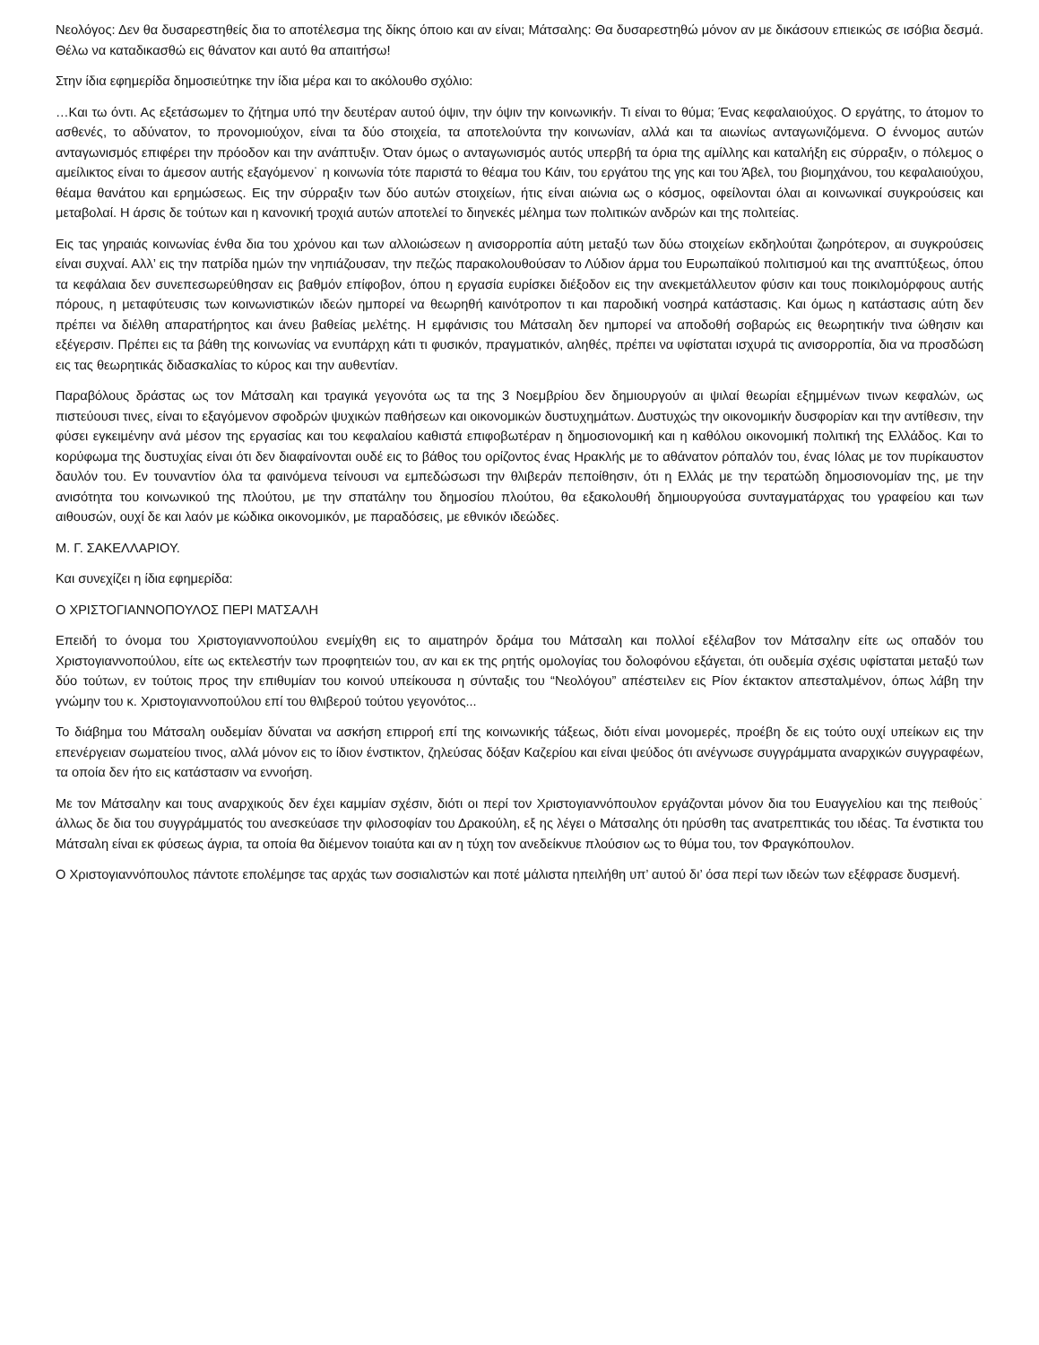Νεολόγος: Δεν θα δυσαρεστηθείς δια το αποτέλεσμα της δίκης όποιο και αν είναι; Μάτσαλης: Θα δυσαρεστηθώ μόνον αν με δικάσουν επιεικώς σε ισόβια δεσμά. Θέλω να καταδικασθώ εις θάνατον και αυτό θα απαιτήσω!
Στην ίδια εφημερίδα δημοσιεύτηκε την ίδια μέρα και το ακόλουθο σχόλιο:
…Και τω όντι. Ας εξετάσωμεν το ζήτημα υπό την δευτέραν αυτού όψιν, την όψιν την κοινωνικήν. Τι είναι το θύμα; Ένας κεφαλαιούχος. Ο εργάτης, το άτομον το ασθενές, το αδύνατον, το προνομιούχον, είναι τα δύο στοιχεία, τα αποτελούντα την κοινωνίαν, αλλά και τα αιωνίως ανταγωνιζόμενα. Ο έννομος αυτών ανταγωνισμός επιφέρει την πρόοδον και την ανάπτυξιν. Όταν όμως ο ανταγωνισμός αυτός υπερβή τα όρια της αμίλλης και καταλήξη εις σύρραξιν, ο πόλεμος ο αμείλικτος είναι το άμεσον αυτής εξαγόμενον˙ η κοινωνία τότε παριστά το θέαμα του Κάιν, του εργάτου της γης και του Άβελ, του βιομηχάνου, του κεφαλαιούχου, θέαμα θανάτου και ερημώσεως. Εις την σύρραξιν των δύο αυτών στοιχείων, ήτις είναι αιώνια ως ο κόσμος, οφείλονται όλαι αι κοινωνικαί συγκρούσεις και μεταβολαί. Η άρσις δε τούτων και η κανονική τροχιά αυτών αποτελεί το διηνεκές μέλημα των πολιτικών ανδρών και της πολιτείας.
Εις τας γηραιάς κοινωνίας ένθα δια του χρόνου και των αλλοιώσεων η ανισορροπία αύτη μεταξύ των δύω στοιχείων εκδηλούται ζωηρότερον, αι συγκρούσεις είναι συχναί. Αλλ’ εις την πατρίδα ημών την νηπιάζουσαν, την πεζώς παρακολουθούσαν το Λύδιον άρμα του Ευρωπαϊκού πολιτισμού και της αναπτύξεως, όπου τα κεφάλαια δεν συνεπεσωρεύθησαν εις βαθμόν επίφοβον, όπου η εργασία ευρίσκει διέξοδον εις την ανεκμετάλλευτον φύσιν και τους ποικιλομόρφους αυτής πόρους, η μεταφύτευσις των κοινωνιστικών ιδεών ημπορεί να θεωρηθή καινότροπον τι και παροδική νοσηρά κατάστασις. Και όμως η κατάστασις αύτη δεν πρέπει να διέλθη απαρατήρητος και άνευ βαθείας μελέτης. Η εμφάνισις του Μάτσαλη δεν ημπορεί να αποδοθή σοβαρώς εις θεωρητικήν τινα ώθησιν και εξέγερσιν. Πρέπει εις τα βάθη της κοινωνίας να ενυπάρχη κάτι τι φυσικόν, πραγματικόν, αληθές, πρέπει να υφίσταται ισχυρά τις ανισορροπία, δια να προσδώση εις τας θεωρητικάς διδασκαλίας το κύρος και την αυθεντίαν.
Παραβόλους δράστας ως τον Μάτσαλη και τραγικά γεγονότα ως τα της 3 Νοεμβρίου δεν δημιουργούν αι ψιλαί θεωρίαι εξημμένων τινων κεφαλών, ως πιστεύουσι τινες, είναι το εξαγόμενον σφοδρών ψυχικών παθήσεων και οικονομικών δυστυχημάτων. Δυστυχώς την οικονομικήν δυσφορίαν και την αντίθεσιν, την φύσει εγκειμένην ανά μέσον της εργασίας και του κεφαλαίου καθιστά επιφοβωτέραν η δημοσιονομική και η καθόλου οικονομική πολιτική της Ελλάδος. Και το κορύφωμα της δυστυχίας είναι ότι δεν διαφαίνονται ουδέ εις το βάθος του ορίζοντος ένας Ηρακλής με το αθάνατον ρόπαλόν του, ένας Ιόλας με τον πυρίκαυστον δαυλόν του. Εν τουναντίον όλα τα φαινόμενα τείνουσι να εμπεδώσωσι την θλιβεράν πεποίθησιν, ότι η Ελλάς με την τερατώδη δημοσιονομίαν της, με την ανισότητα του κοινωνικού της πλούτου, με την σπατάλην του δημοσίου πλούτου, θα εξακολουθή δημιουργούσα συνταγματάρχας του γραφείου και των αιθουσών, ουχί δε και λαόν με κώδικα οικονομικόν, με παραδόσεις, με εθνικόν ιδεώδες.
Μ. Γ. ΣΑΚΕΛΛΑΡΙΟΥ.
Και συνεχίζει η ίδια εφημερίδα:
Ο ΧΡΙΣΤΟΓΙΑΝΝΟΠΟΥΛΟΣ ΠΕΡΙ ΜΑΤΣΑΛΗ
Επειδή το όνομα του Χριστογιαννοπούλου ενεμίχθη εις το αιματηρόν δράμα του Μάτσαλη και πολλοί εξέλαβον τον Μάτσαλην είτε ως οπαδόν του Χριστογιαννοπούλου, είτε ως εκτελεστήν των προφητειών του, αν και εκ της ρητής ομολογίας του δολοφόνου εξάγεται, ότι ουδεμία σχέσις υφίσταται μεταξύ των δύο τούτων, εν τούτοις προς την επιθυμίαν του κοινού υπείκουσα η σύνταξις του “Νεολόγου” απέστειλεν εις Ρίον έκτακτον απεσταλμένον, όπως λάβη την γνώμην του κ. Χριστογιαννοπούλου επί του θλιβερού τούτου γεγονότος...
Το διάβημα του Μάτσαλη ουδεμίαν δύναται να ασκήση επιρροή επί της κοινωνικής τάξεως, διότι είναι μονομερές, προέβη δε εις τούτο ουχί υπείκων εις την επενέργειαν σωματείου τινος, αλλά μόνον εις το ίδιον ένστικτον, ζηλεύσας δόξαν Καζερίου και είναι ψεύδος ότι ανέγνωσε συγγράμματα αναρχικών συγγραφέων, τα οποία δεν ήτο εις κατάστασιν να εννοήση.
Με τον Μάτσαλην και τους αναρχικούς δεν έχει καμμίαν σχέσιν, διότι οι περί τον Χριστογιαννόπουλον εργάζονται μόνον δια του Ευαγγελίου και της πειθούς˙ άλλως δε δια του συγγράμματός του ανεσκεύασε την φιλοσοφίαν του Δρακούλη, εξ ης λέγει ο Μάτσαλης ότι ηρύσθη τας ανατρεπτικάς του ιδέας. Τα ένστικτα του Μάτσαλη είναι εκ φύσεως άγρια, τα οποία θα διέμενον τοιαύτα και αν η τύχη τον ανεδείκνυε πλούσιον ως το θύμα του, τον Φραγκόπουλον.
Ο Χριστογιαννόπουλος πάντοτε επολέμησε τας αρχάς των σοσιαλιστών και ποτέ μάλιστα ηπειλήθη υπ’ αυτού δι’ όσα περί των ιδεών των εξέφρασε δυσμενή.